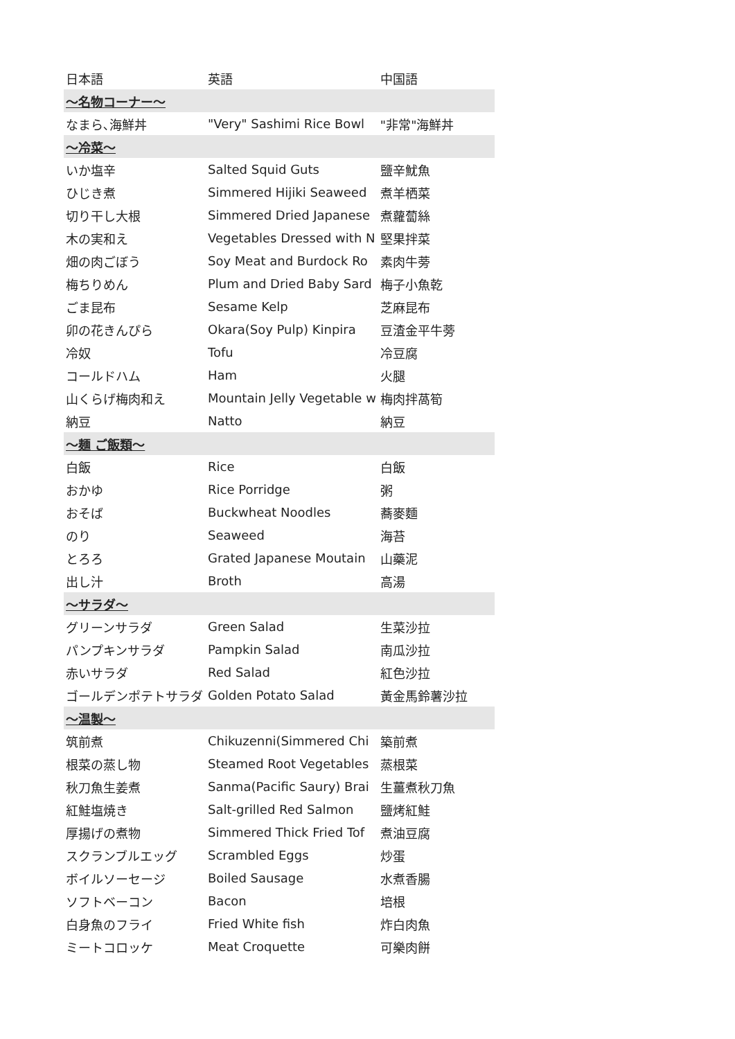| 日本語 | 英語 | 中国語 |
| --- | --- | --- |
| ～名物コーナー～ | | |
| なまら､海鮮丼 | "Very" Sashimi Rice Bowl | "非常"海鮮丼 |
| ～冷菜～ | | |
| いか塩辛 | Salted Squid Guts | 鹽辛魷魚 |
| ひじき煮 | Simmered Hijiki Seaweed | 煮羊栖菜 |
| 切り干し大根 | Simmered Dried Japanese | 煮蘿蔔絲 |
| 木の実和え | Vegetables Dressed with N | 堅果拌菜 |
| 畑の肉ごぼう | Soy Meat and Burdock Ro | 素肉牛蒡 |
| 梅ちりめん | Plum and Dried Baby Sard | 梅子小魚乾 |
| ごま昆布 | Sesame Kelp | 芝麻昆布 |
| 卯の花きんぴら | Okara(Soy Pulp) Kinpira | 豆渣金平牛蒡 |
| 冷奴 | Tofu | 冷豆腐 |
| コールドハム | Ham | 火腿 |
| 山くらげ梅肉和え | Mountain Jelly Vegetable w | 梅肉拌萵筍 |
| 納豆 | Natto | 納豆 |
| ～麺 ご飯類～ | | |
| 白飯 | Rice | 白飯 |
| おかゆ | Rice Porridge | 粥 |
| おそば | Buckwheat Noodles | 蕎麥麵 |
| のり | Seaweed | 海苔 |
| とろろ | Grated Japanese Moutain | 山藥泥 |
| 出し汁 | Broth | 高湯 |
| ～サラダ～ | | |
| グリーンサラダ | Green Salad | 生菜沙拉 |
| パンプキンサラダ | Pampkin Salad | 南瓜沙拉 |
| 赤いサラダ | Red Salad | 紅色沙拉 |
| ゴールデンポテトサラダ | Golden Potato Salad | 黃金馬鈴薯沙拉 |
| ～温製～ | | |
| 筑前煮 | Chikuzenni(Simmered Chi | 築前煮 |
| 根菜の蒸し物 | Steamed Root Vegetables | 蒸根菜 |
| 秋刀魚生姜煮 | Sanma(Pacific Saury) Brai | 生薑煮秋刀魚 |
| 紅鮭塩焼き | Salt-grilled Red Salmon | 鹽烤紅鮭 |
| 厚揚げの煮物 | Simmered Thick Fried Tof | 煮油豆腐 |
| スクランブルエッグ | Scrambled Eggs | 炒蛋 |
| ボイルソーセージ | Boiled Sausage | 水煮香腸 |
| ソフトベーコン | Bacon | 培根 |
| 白身魚のフライ | Fried White fish | 炸白肉魚 |
| ミートコロッケ | Meat Croquette | 可樂肉餅 |